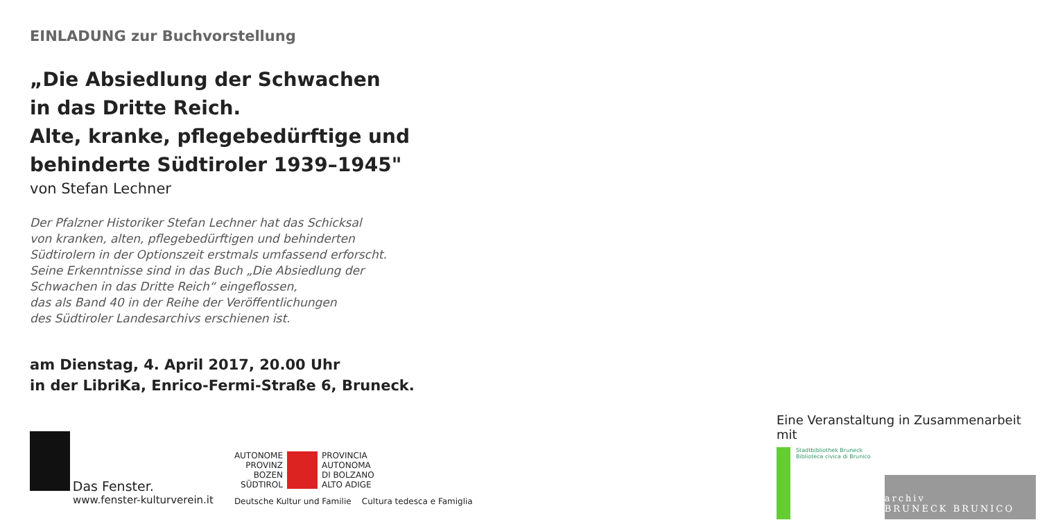EINLADUNG zur Buchvorstellung
„Die Absiedlung der Schwachen
in das Dritte Reich.
Alte, kranke, pflegebedürftige und
behinderte Südtiroler 1939–1945"
von Stefan Lechner
Der Pfalzner Historiker Stefan Lechner hat das Schicksal
von kranken, alten, pflegebedürftigen und behinderten
Südtirolern in der Optionszeit erstmals umfassend erforscht.
Seine Erkenntnisse sind in das Buch „Die Absiedlung der
Schwachen in das Dritte Reich“ eingeflossen,
das als Band 40 in der Reihe der Veröffentlichungen
des Südtiroler Landesarchivs erschienen ist.
am Dienstag, 4. April 2017, 20.00 Uhr
in der LibriKa, Enrico-Fermi-Straße 6, Bruneck.
Das Fenster.
www.fenster-kulturverein.it
AUTONOME
PROVINZ
BOZEN
SÜDTIROL
PROVINCIA
AUTONOMA
DI BOLZANO
ALTO ADIGE
Deutsche Kultur und Familie Cultura tedesca e Famiglia
Eine Veranstaltung in Zusammenarbeit mit
Stadtbibliothek Bruneck
Biblioteca civica di Brunico
archiv
BRUNECK BRUNICO